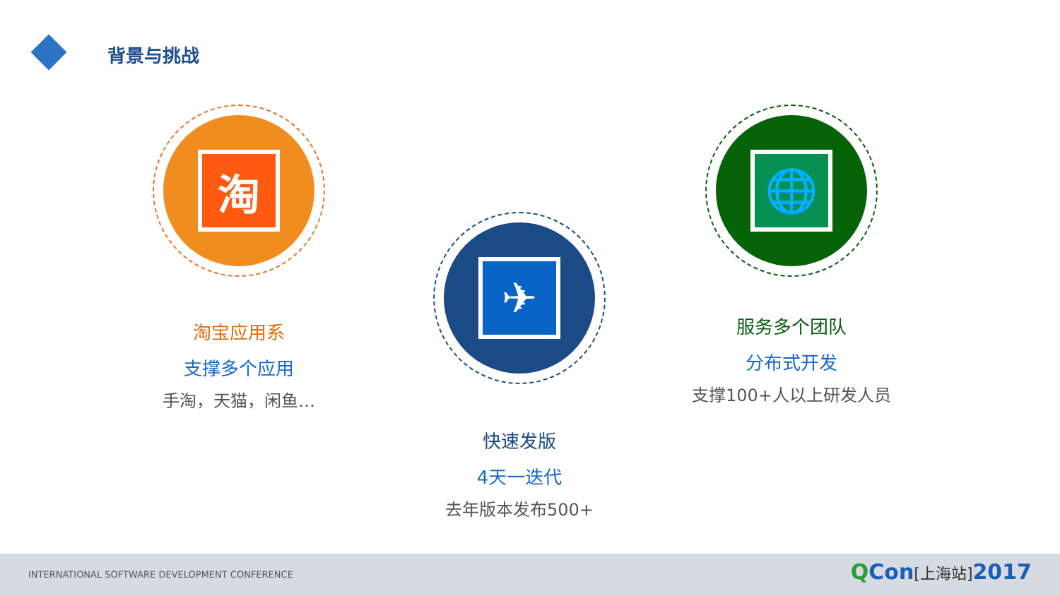背景与挑战
淘
淘宝应用系
支撑多个应用
手淘，天猫，闲鱼…
✈
快速发版
4天一迭代
去年版本发布500+
🌐
服务多个团队
分布式开发
支撑100+人以上研发人员
INTERNATIONAL SOFTWARE DEVELOPMENT CONFERENCE QCon[上海站] 2017